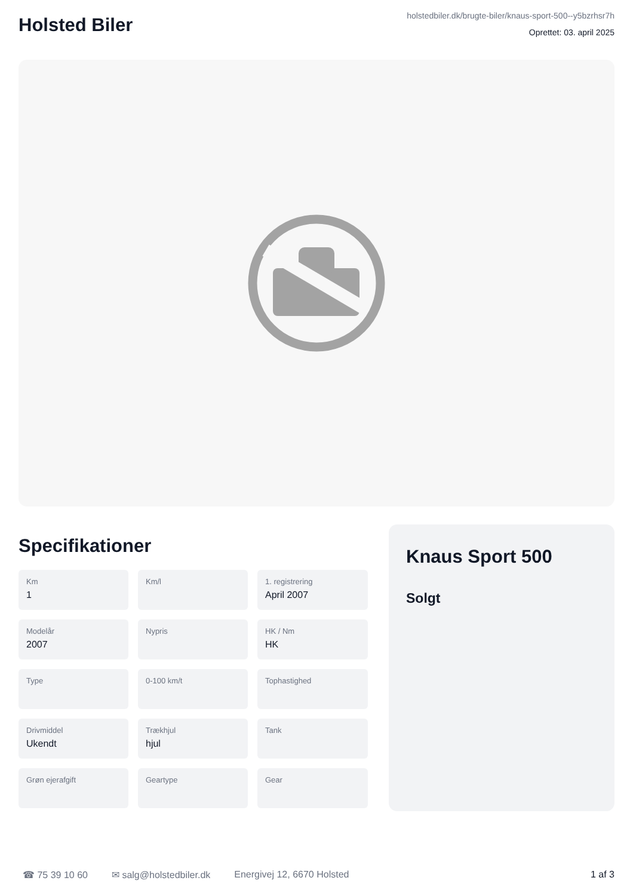Holsted Biler
holstedbiler.dk/brugte-biler/knaus-sport-500--y5bzrhsr7h
Oprettet: 03. april 2025
Specifikationer
Km
1
Km/l
1. registrering
April 2007
Modelår
2007
Nypris
HK / Nm
HK
Type
0-100 km/t
Tophastighed
Drivmiddel
Ukendt
Trækhjul
hjul
Tank
Grøn ejerafgift
Geartype
Gear
Knaus Sport 500
Solgt
☎ 75 39 10 60 ✉ salg@holstedbiler.dk Energivej 12, 6670 Holsted 1 af 3